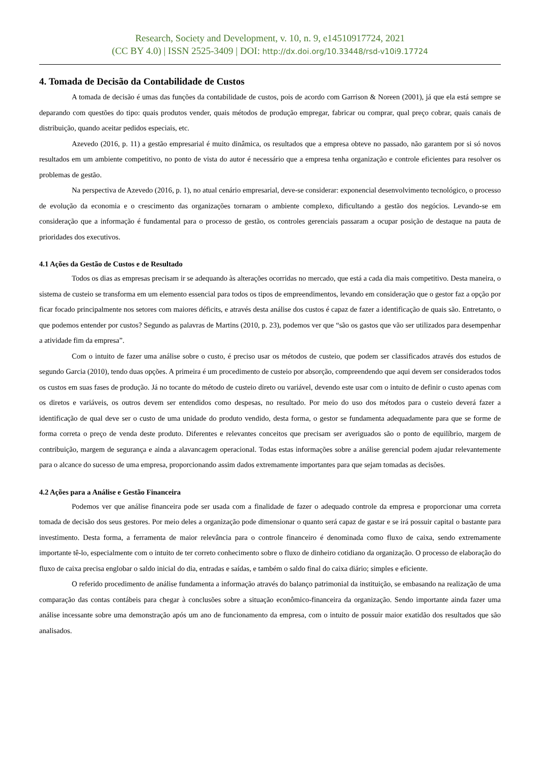Research, Society and Development, v. 10, n. 9, e14510917724, 2021
(CC BY 4.0) | ISSN 2525-3409 | DOI: http://dx.doi.org/10.33448/rsd-v10i9.17724
4. Tomada de Decisão da Contabilidade de Custos
A tomada de decisão é umas das funções da contabilidade de custos, pois de acordo com Garrison & Noreen (2001), já que ela está sempre se deparando com questões do tipo: quais produtos vender, quais métodos de produção empregar, fabricar ou comprar, qual preço cobrar, quais canais de distribuição, quando aceitar pedidos especiais, etc.
Azevedo (2016, p. 11) a gestão empresarial é muito dinâmica, os resultados que a empresa obteve no passado, não garantem por si só novos resultados em um ambiente competitivo, no ponto de vista do autor é necessário que a empresa tenha organização e controle eficientes para resolver os problemas de gestão.
Na perspectiva de Azevedo (2016, p. 1), no atual cenário empresarial, deve-se considerar: exponencial desenvolvimento tecnológico, o processo de evolução da economia e o crescimento das organizações tornaram o ambiente complexo, dificultando a gestão dos negócios. Levando-se em consideração que a informação é fundamental para o processo de gestão, os controles gerenciais passaram a ocupar posição de destaque na pauta de prioridades dos executivos.
4.1 Ações da Gestão de Custos e de Resultado
Todos os dias as empresas precisam ir se adequando às alterações ocorridas no mercado, que está a cada dia mais competitivo. Desta maneira, o sistema de custeio se transforma em um elemento essencial para todos os tipos de empreendimentos, levando em consideração que o gestor faz a opção por ficar focado principalmente nos setores com maiores déficits, e através desta análise dos custos é capaz de fazer a identificação de quais são. Entretanto, o que podemos entender por custos? Segundo as palavras de Martins (2010, p. 23), podemos ver que “são os gastos que vão ser utilizados para desempenhar a atividade fim da empresa”.
Com o intuito de fazer uma análise sobre o custo, é preciso usar os métodos de custeio, que podem ser classificados através dos estudos de segundo Garcia (2010), tendo duas opções. A primeira é um procedimento de custeio por absorção, compreendendo que aqui devem ser considerados todos os custos em suas fases de produção. Já no tocante do método de custeio direto ou variável, devendo este usar com o intuito de definir o custo apenas com os diretos e variáveis, os outros devem ser entendidos como despesas, no resultado. Por meio do uso dos métodos para o custeio deverá fazer a identificação de qual deve ser o custo de uma unidade do produto vendido, desta forma, o gestor se fundamenta adequadamente para que se forme de forma correta o preço de venda deste produto. Diferentes e relevantes conceitos que precisam ser averiguados são o ponto de equilíbrio, margem de contribuição, margem de segurança e ainda a alavancagem operacional. Todas estas informações sobre a análise gerencial podem ajudar relevantemente para o alcance do sucesso de uma empresa, proporcionando assim dados extremamente importantes para que sejam tomadas as decisões.
4.2 Ações para a Análise e Gestão Financeira
Podemos ver que análise financeira pode ser usada com a finalidade de fazer o adequado controle da empresa e proporcionar uma correta tomada de decisão dos seus gestores. Por meio deles a organização pode dimensionar o quanto será capaz de gastar e se irá possuir capital o bastante para investimento. Desta forma, a ferramenta de maior relevância para o controle financeiro é denominada como fluxo de caixa, sendo extremamente importante tê-lo, especialmente com o intuito de ter correto conhecimento sobre o fluxo de dinheiro cotidiano da organização. O processo de elaboração do fluxo de caixa precisa englobar o saldo inicial do dia, entradas e saídas, e também o saldo final do caixa diário; simples e eficiente.
O referido procedimento de análise fundamenta a informação através do balanço patrimonial da instituição, se embasando na realização de uma comparação das contas contábeis para chegar à conclusões sobre a situação econômico-financeira da organização. Sendo importante ainda fazer uma análise incessante sobre uma demonstração após um ano de funcionamento da empresa, com o intuito de possuir maior exatidão dos resultados que são analisados.